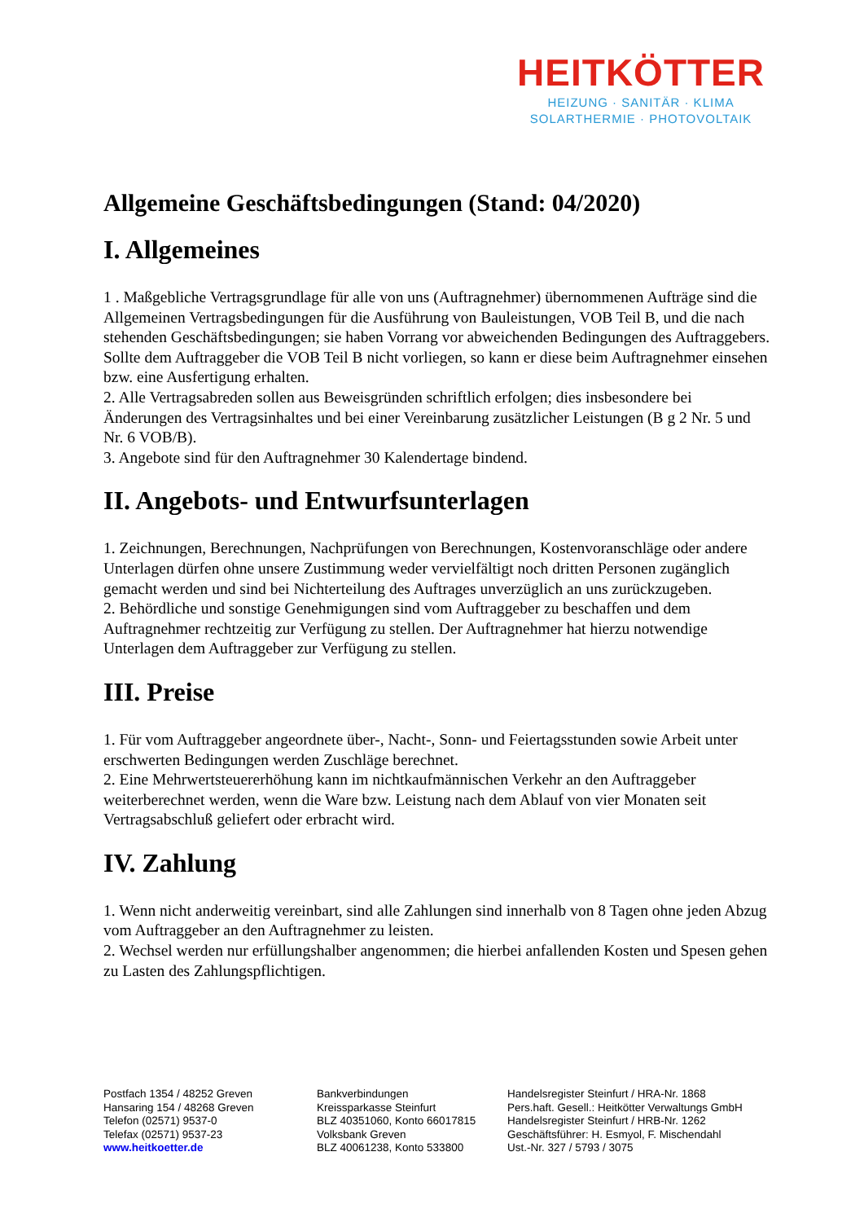HEITKÖTTER
HEIZUNG · SANITÄR · KLIMA
SOLARTHERMIE · PHOTOVOLTAIK
Allgemeine Geschäftsbedingungen (Stand: 04/2020)
I. Allgemeines
1 . Maßgebliche Vertragsgrundlage für alle von uns (Auftragnehmer) übernommenen Aufträge sind die Allgemeinen Vertragsbedingungen für die Ausführung von Bauleistungen, VOB Teil B, und die nach stehenden Geschäftsbedingungen; sie haben Vorrang vor abweichenden Bedingungen des Auftraggebers. Sollte dem Auftraggeber die VOB Teil B nicht vorliegen, so kann er diese beim Auftragnehmer einsehen bzw. eine Ausfertigung erhalten.
2. Alle Vertragsabreden sollen aus Beweisgründen schriftlich erfolgen; dies insbesondere bei Änderungen des Vertragsinhaltes und bei einer Vereinbarung zusätzlicher Leistungen (B g 2 Nr. 5 und Nr. 6 VOB/B).
3. Angebote sind für den Auftragnehmer 30 Kalendertage bindend.
II. Angebots- und Entwurfsunterlagen
1. Zeichnungen, Berechnungen, Nachprüfungen von Berechnungen, Kostenvoranschläge oder andere Unterlagen dürfen ohne unsere Zustimmung weder vervielfältigt noch dritten Personen zugänglich gemacht werden und sind bei Nichterteilung des Auftrages unverzüglich an uns zurückzugeben.
2. Behördliche und sonstige Genehmigungen sind vom Auftraggeber zu beschaffen und dem Auftragnehmer rechtzeitig zur Verfügung zu stellen. Der Auftragnehmer hat hierzu notwendige Unterlagen dem Auftraggeber zur Verfügung zu stellen.
III. Preise
1. Für vom Auftraggeber angeordnete über-, Nacht-, Sonn- und Feiertagsstunden sowie Arbeit unter erschwerten Bedingungen werden Zuschläge berechnet.
2. Eine Mehrwertsteuererhöhung kann im nichtkaufmännischen Verkehr an den Auftraggeber weiterberechnet werden, wenn die Ware bzw. Leistung nach dem Ablauf von vier Monaten seit Vertragsabschluß geliefert oder erbracht wird.
IV. Zahlung
1. Wenn nicht anderweitig vereinbart, sind alle Zahlungen sind innerhalb von 8 Tagen ohne jeden Abzug vom Auftraggeber an den Auftragnehmer zu leisten.
2. Wechsel werden nur erfüllungshalber angenommen; die hierbei anfallenden Kosten und Spesen gehen zu Lasten des Zahlungspflichtigen.
Postfach 1354 / 48252 Greven
Hansaring 154 / 48268 Greven
Telefon (02571) 9537-0
Telefax (02571) 9537-23
www.heitkoetter.de
Bankverbindungen
Kreissparkasse Steinfurt
BLZ 40351060, Konto 66017815
Volksbank Greven
BLZ 40061238, Konto 533800
Handelsregister Steinfurt / HRA-Nr. 1868
Pers.haft. Gesell.: Heitkötter Verwaltungs GmbH
Handelsregister Steinfurt / HRB-Nr. 1262
Geschäftsführer: H. Esmyol, F. Mischendahl
Ust.-Nr. 327 / 5793 / 3075